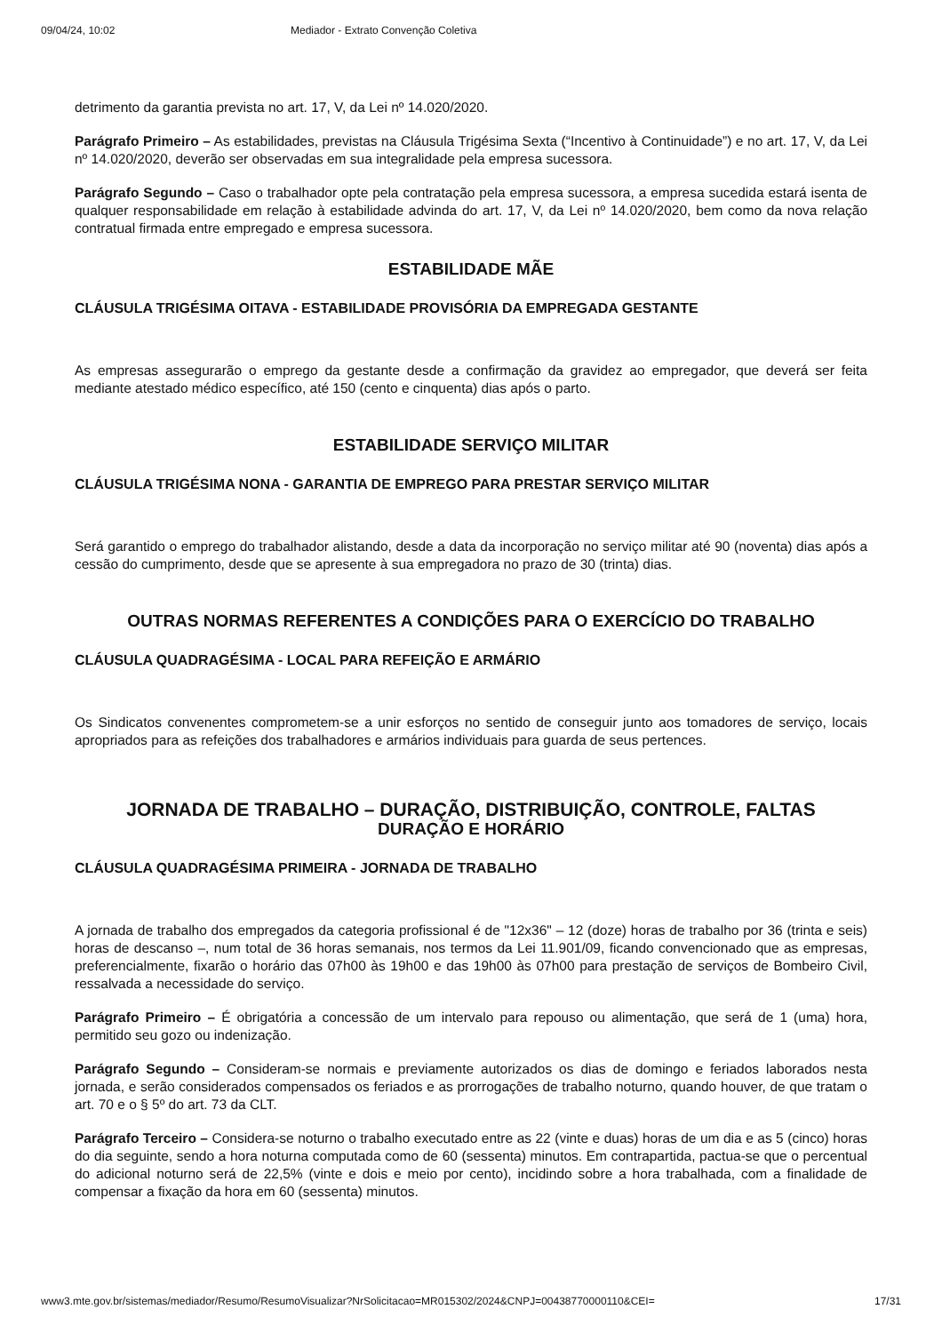09/04/24, 10:02 Mediador - Extrato Convenção Coletiva
detrimento da garantia prevista no art. 17, V, da Lei nº 14.020/2020.
Parágrafo Primeiro – As estabilidades, previstas na Cláusula Trigésima Sexta (“Incentivo à Continuidade”) e no art. 17, V, da Lei nº 14.020/2020, deverão ser observadas em sua integralidade pela empresa sucessora.
Parágrafo Segundo – Caso o trabalhador opte pela contratação pela empresa sucessora, a empresa sucedida estará isenta de qualquer responsabilidade em relação à estabilidade advinda do art. 17, V, da Lei nº 14.020/2020, bem como da nova relação contratual firmada entre empregado e empresa sucessora.
ESTABILIDADE MÃE
CLÁUSULA TRIGÉSIMA OITAVA - ESTABILIDADE PROVISÓRIA DA EMPREGADA GESTANTE
As empresas assegurarão o emprego da gestante desde a confirmação da gravidez ao empregador, que deverá ser feita mediante atestado médico específico, até 150 (cento e cinquenta) dias após o parto.
ESTABILIDADE SERVIÇO MILITAR
CLÁUSULA TRIGÉSIMA NONA - GARANTIA DE EMPREGO PARA PRESTAR SERVIÇO MILITAR
Será garantido o emprego do trabalhador alistando, desde a data da incorporação no serviço militar até 90 (noventa) dias após a cessão do cumprimento, desde que se apresente à sua empregadora no prazo de 30 (trinta) dias.
OUTRAS NORMAS REFERENTES A CONDIÇÕES PARA O EXERCÍCIO DO TRABALHO
CLÁUSULA QUADRAGÉSIMA - LOCAL PARA REFEIÇÃO E ARMÁRIO
Os Sindicatos convenentes comprometem-se a unir esforços no sentido de conseguir junto aos tomadores de serviço, locais apropriados para as refeições dos trabalhadores e armários individuais para guarda de seus pertences.
JORNADA DE TRABALHO – DURAÇÃO, DISTRIBUIÇÃO, CONTROLE, FALTAS
DURAÇÃO E HORÁRIO
CLÁUSULA QUADRAGÉSIMA PRIMEIRA - JORNADA DE TRABALHO
A jornada de trabalho dos empregados da categoria profissional é de "12x36" – 12 (doze) horas de trabalho por 36 (trinta e seis) horas de descanso –, num total de 36 horas semanais, nos termos da Lei 11.901/09, ficando convencionado que as empresas, preferencialmente, fixarão o horário das 07h00 às 19h00 e das 19h00 às 07h00 para prestação de serviços de Bombeiro Civil, ressalvada a necessidade do serviço.
Parágrafo Primeiro – É obrigatória a concessão de um intervalo para repouso ou alimentação, que será de 1 (uma) hora, permitido seu gozo ou indenização.
Parágrafo Segundo – Consideram-se normais e previamente autorizados os dias de domingo e feriados laborados nesta jornada, e serão considerados compensados os feriados e as prorrogações de trabalho noturno, quando houver, de que tratam o art. 70 e o § 5º do art. 73 da CLT.
Parágrafo Terceiro – Considera-se noturno o trabalho executado entre as 22 (vinte e duas) horas de um dia e as 5 (cinco) horas do dia seguinte, sendo a hora noturna computada como de 60 (sessenta) minutos. Em contrapartida, pactua-se que o percentual do adicional noturno será de 22,5% (vinte e dois e meio por cento), incidindo sobre a hora trabalhada, com a finalidade de compensar a fixação da hora em 60 (sessenta) minutos.
www3.mte.gov.br/sistemas/mediador/Resumo/ResumoVisualizar?NrSolicitacao=MR015302/2024&CNPJ=00438770000110&CEI= 17/31